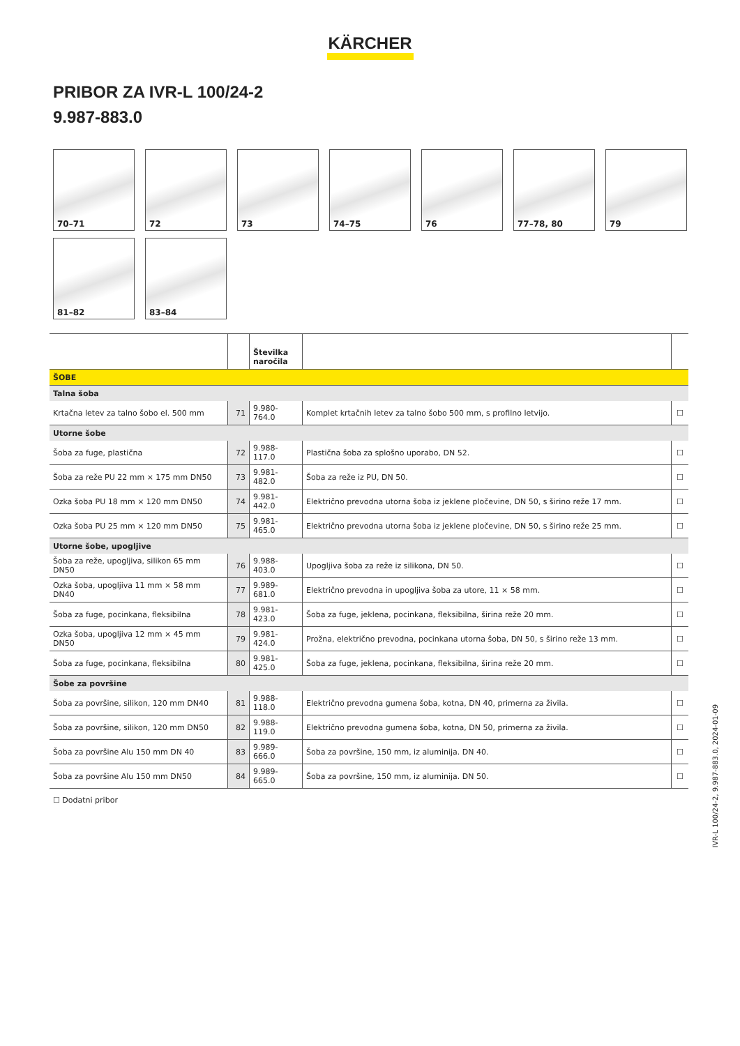KÄRCHER
PRIBOR ZA IVR-L 100/24-2
9.987-883.0
70–71
72
73
74–75
76
77–78, 80
79
81–82
83–84
| | | Številka naročila | | |
| --- | --- | --- | --- | --- |
| ŠOBE | | | | |
| Talna šoba | | | | |
| Krtačna letev za talno šobo el. 500 mm | 71 | 9.980-764.0 | Komplet krtačnih letev za talno šobo 500 mm, s profilno letvijo. | ☐ |
| Utorne šobe | | | | |
| Šoba za fuge, plastična | 72 | 9.988-117.0 | Plastična šoba za splošno uporabo, DN 52. | ☐ |
| Šoba za reže PU 22 mm × 175 mm DN50 | 73 | 9.981-482.0 | Šoba za reže iz PU, DN 50. | ☐ |
| Ozka šoba PU 18 mm × 120 mm DN50 | 74 | 9.981-442.0 | Električno prevodna utorna šoba iz jeklene pločevine, DN 50, s širino reže 17 mm. | ☐ |
| Ozka šoba PU 25 mm × 120 mm DN50 | 75 | 9.981-465.0 | Električno prevodna utorna šoba iz jeklene pločevine, DN 50, s širino reže 25 mm. | ☐ |
| Utorne šobe, upogljive | | | | |
| Šoba za reže, upogljiva, silikon 65 mm DN50 | 76 | 9.988-403.0 | Upogljiva šoba za reže iz silikona, DN 50. | ☐ |
| Ozka šoba, upogljiva 11 mm × 58 mm DN40 | 77 | 9.989-681.0 | Električno prevodna in upogljiva šoba za utore, 11 × 58 mm. | ☐ |
| Šoba za fuge, pocinkana, fleksibilna | 78 | 9.981-423.0 | Šoba za fuge, jeklena, pocinkana, fleksibilna, širina reže 20 mm. | ☐ |
| Ozka šoba, upogljiva 12 mm × 45 mm DN50 | 79 | 9.981-424.0 | Prožna, električno prevodna, pocinkana utorna šoba, DN 50, s širino reže 13 mm. | ☐ |
| Šoba za fuge, pocinkana, fleksibilna | 80 | 9.981-425.0 | Šoba za fuge, jeklena, pocinkana, fleksibilna, širina reže 20 mm. | ☐ |
| Šobe za površine | | | | |
| Šoba za površine, silikon, 120 mm DN40 | 81 | 9.988-118.0 | Električno prevodna gumena šoba, kotna, DN 40, primerna za živila. | ☐ |
| Šoba za površine, silikon, 120 mm DN50 | 82 | 9.988-119.0 | Električno prevodna gumena šoba, kotna, DN 50, primerna za živila. | ☐ |
| Šoba za površine Alu 150 mm DN 40 | 83 | 9.989-666.0 | Šoba za površine, 150 mm, iz aluminija. DN 40. | ☐ |
| Šoba za površine Alu 150 mm DN50 | 84 | 9.989-665.0 | Šoba za površine, 150 mm, iz aluminija. DN 50. | ☐ |
☐ Dodatni pribor
IVR-L 100/24-2, 9.987-883.0, 2024-01-09